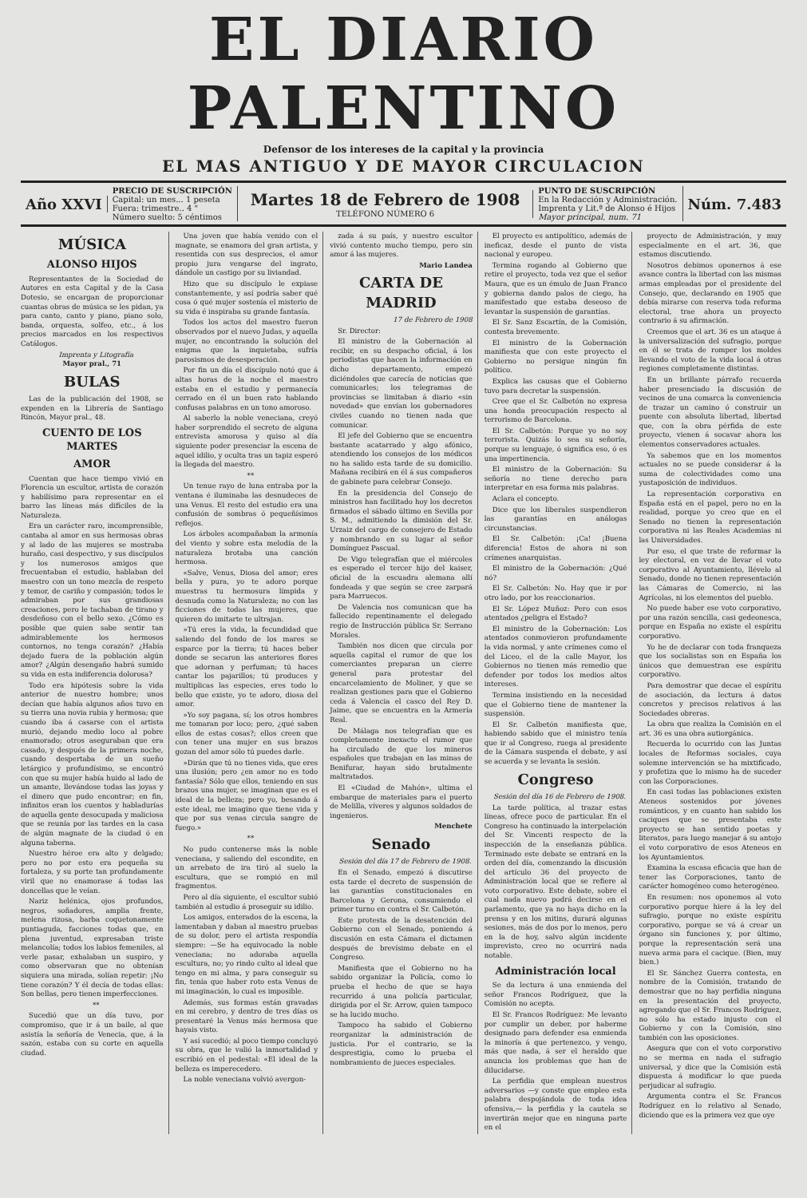EL DIARIO PALENTINO
Defensor de los intereses de la capital y la provincia
EL MAS ANTIGUO Y DE MAYOR CIRCULACION
Año XXVI
PRECIO DE SUSCRIPCIÓN
Capital: un mes... 1 peseta
Fuera: trimestre.. 4 "
Número suelto: 5 céntimos
Martes 18 de Febrero de 1908
TELÉFONO NÚMERO 6
PUNTO DE SUSCRIPCIÓN
En la Redacción y Administración.
Imprenta y Lit.ª de Alonso é Hijos
Mayor principal, num. 71
Núm. 7.483
MÚSICA
ALONSO HIJOS
Representantes de la Sociedad de Autores en esta Capital y de la Casa Dotesio, se encargan de proporcionar cuantas obras de música se les pidan, ya para canto, canto y piano, piano solo, banda, orquesta, solfeo, etc., á los precios marcados en los respectivos Catálogos.
Imprenta y Litografía
Mayor pral., 71
BULAS
Las de la publicación del 1908, se expenden en la Librería de Santiago Rincón, Mayor pral., 48.
CUENTO DE LOS MARTES
AMOR
Cuentan que hace tiempo vivió en Florencia un escultor, artista de corazón y habilísimo para representar en el barro las líneas más difíciles de la Naturaleza.
Era un carácter raro, incomprensible, cantaba al amor en sus hermosas obras y al lado de las mujeres se mostraba huraño, casi despectivo, y sus discípulos y los numerosos amigos que frecuentaban el estudio, hablaban del maestro con un tono mezcla de respeto y temor, de cariño y compasión; todos le admiraban por sus grandiosas creaciones, pero le tachaban de tirano y desdeñoso con el bello sexo. ¿Cómo es posible que quien sabe sentir tan admirablemente los hermosos contornos, no tenga corazón? ¿Había dejado fuera de la población algún amor? ¿Algún desengaño habrá sumido su vida en esta indiferencia dolorosa?
Todo era hipótesis sobre la vida anterior de nuestro hombre; unos decían que había algunos años tuvo en su tierra una novia rubia y hermosa; que cuando iba á casarse con el artista murió, dejando medio loco al pobre enamorado; otros aseguraban que era casado, y después de la primera noche, cuando despertaba de un sueño letárgico y profundísimo, se encontró con que su mujer había huido al lado de un amante, llevándose todas las joyas y el dinero que pudo encontrar; en fin, infinitos eran los cuentos y habladurías de aquella gente desocupada y maliciosa que se reunía por las tardes en la casa de algún magnate de la ciudad ó en alguna taberna.
Nuestro héroe era alto y delgado; pero no por esto era pequeña su fortaleza, y su porte tan profundamente viril que no enamorase á todas las doncellas que le veían.
Nariz helénica, ojos profundos, negros, soñadores, amplia frente, melena rizosa, barba coquetonamente puntiaguda, facciones todas que, en plena juventud, expresaban triste melancolía; todos los labios femeniles, al verle pasar, exhalaban un suspiro, y como observaran que no obtenían siquiera una mirada, solían repetir: ¡No tiene corazón? Y él decía de todas ellas: Son bellas, pero tienen imperfecciones.
**
Sucedió que un día tuvo, por compromiso, que ir á un baile, al que asistía la señoría de Venecia, que, á la sazón, estaba con su corte en aquella ciudad.
Una joven que había venido con el magnate, se enamora del gran artista, y resentida con sus desprecios, el amor propio jura vengarse del ingrato, dándole un castigo por su liviandad.
Hizo que su discípulo le expiase constantemente, y así podría saber qué cosa ó qué mujer sostenía el misterio de su vida é inspiraba su grande fantasía.
Todos los actos del maestro fueron observados por el nuevo Judas, y aquella mujer, no encontrando la solución del enigma que la inquietaba, sufría parosismos de desesperación.
Por fin un día el discípulo notó que á altas horas de la noche el maestro estaba en el estudio y permanecía cerrado en él un buen rato hablando confusas palabras en un tono amoroso.
Al saberlo la noble veneciana, creyó haber sorprendido el secreto de alguna entrevista amorosa y quiso al día siguiente poder presenciar la escena de aquel idilio, y oculta tras un tapiz esperó la llegada del maestro.
**
Un tenue rayo de luna entraba por la ventana é iluminaba las desnudeces de una Venus. El resto del estudio era una confusión de sombras ó pequeñísimos reflejos.
Los árboles acompañaban la armonía del viento y sobre esta melodía de la naturaleza brotaba una canción hermosa.
«Salve, Venus, Diosa del amor; eres bella y pura, yo te adoro porque muestras tu hermosura límpida y desnuda como la Naturaleza; no con las ficciones de todas las mujeres, que quieren do imitarte te ultrajan.
»Tú eres la vida, la fecundidad que saliendo del fondo de los mares se esparce por la tierra; tú haces beber donde se secaron las anteriores flores que adornan y perfuman; tú haces cantar los pajarillos; tú produces y multiplicas las especies, eres todo lo bello que existe, yo te adoro, diosa del amor.
»Yo soy pagana, sí; los otros hombres me tomaran por loco; pero, ¿qué saben ellos de estas cosas?; ellos creen que con tener una mujer en sus brazos gozan del amor sólo tú puedes darle.
»Dirán que tú no tienes vida, que eres una ilusión; pero ¿en amor no es todo fantasía? Sólo que ellos, teniendo en sus brazos una mujer, se imaginan que es el ideal de la belleza; pero yo, besando á este ideal, me imagino que tiene vida y que por sus venas circula sangre de fuego.»
**
No pudo contenerse más la noble veneciana, y saliendo del escondite, en un arrebato de ira tiró al suelo la escultura, que se rompió en mil fragmentos.
Pero al día siguiente, el escultor subió también al estudio á proseguir su idilio.
Los amigos, enterados de la escena, la lamentaban y daban al maestro pruebas de su dolor, pero el artista respondía siempre: —Se ha equivocado la noble veneciana; no adoraba aquella escultura, no; yo rindo culto al ideal que tengo en mi alma, y para conseguir su fin, tenía que haber roto esta Venus de mi imaginación, lo cual es imposible.
Además, sus formas están gravadas en mi cerebro, y dentro de tres días os presentaré la Venus más hermosa que hayais visto.
Y así sucedió; al poco tiempo concluyó su obra, que le valió la inmortalidad y escribió en el pedestal: «El ideal de la belleza es imperecedero.
La noble veneciana volvió avergon-
zada á su país, y nuestro escultor vivió contento mucho tiempo, pero sin amor á las mujeres.
Mario Landea
CARTA DE MADRID
17 de Febrero de 1908
Sr. Director:
El ministro de la Gobernación al recibir, en su despacho oficial, á los periodistas que hacen la información en dicho departamento, empezó diciéndoles que carecía de noticias que comunicarles; los telegramas de provincias se limitaban á diario «sin novedad» que envían los gobernadores civiles cuando no tienen nada que comunicar.
El jefe del Gobierno que se encuentra bastante acatarrado y algo afónico, atendiendo los consejos de los médicos no ha salido esta tarde de su domicilio. Mañana recibirá en él á sus compañeros de gabinete para celebrar Consejo.
En la presidencia del Consejo de ministros han facilitado hoy los decretos firmados el sábado último en Sevilla por S. M., admitiendo la dimisión del Sr. Urzaiz del cargo de consejero de Estado y nombrando en su lugar al señor Domínguez Pascual.
De Vigo telegrafían que el miércoles es esperado el tercer hijo del kaiser, oficial de la escuadra alemana allí fondeada y que según se cree zarpará para Marruecos.
De Valencia nos comunican que ha fallecido repentinamente el delegado regio de Instrucción pública Sr. Serrano Morales.
También nos dicen que circula por aquella capital el rumor de que los comerciantes preparan un cierre general para protestar del encarcelamiento de Moliner, y que se realizan gestiones para que el Gobierno ceda á Valencia el casco del Rey D. Jaime, que se encuentra en la Armería Real.
De Málaga nos telegrafían que es completamente inexacto el rumor que ha circulado de que los mineros españoles que trabajan en las minas de Benifurar, hayan sido brutalmente maltratados.
El «Ciudad de Mahón», ultima el embarque de materiales para el puerto de Melilla, víveres y algunos soldados de ingenieros.
Menchete
Senado
Sesión del día 17 de Febrero de 1908.
En el Senado, empezó á discutirse esta tarde el decreto de suspensión de las garantías constitucionales en Barcelona y Gerona, consumiendo el primer turno en contra el Sr. Calbetón.
Este protesta de la desatención del Gobierno con el Senado, poniendo á discusión en esta Cámara el dictamen después de brevísimo debate en el Congreso.
Manifiesta que el Gobierno no ha sabido organizar la Policía, como lo prueba el hecho de que se haya recurrido á una policía particular, dirigida por el Sr. Arrow, quien tampoco se ha lucido mucho.
Tampoco ha sabido el Gobierno reorganizar la administración de justicia. Por el contrario, se la desprestigia, como lo prueba el nombramiento de jueces especiales.
El proyecto es antipolítico, además de ineficaz, desde el punto de vista nacional y europeo.
Termina rogando al Gobierno que retire el proyecto, toda vez que el señor Maura, que es un émulo de Juan Franco y gobierna dando palos de ciego, ha manifestado que estaba deseoso de levantar la suspensión de garantías.
El Sr. Sanz Escartín, de la Comisión, contesta brevemente.
El ministro de la Gobernación manifiesta que con este proyecto el Gobierno no persigue ningún fin político.
Explica las causas que el Gobierno tuvo para decretar la suspensión.
Cree que el Sr. Calbetón no expresa una honda preocupación respecto al terrorismo de Barcelona.
El Sr. Calbetón: Porque yo no soy terrorista. Quizás lo sea su señoría, porque su lenguaje, ó significa eso, ó es una impertinencia.
El ministro de la Gobernación: Su señoría no tiene derecho para interpretar en esa forma mis palabras.
Aclara el concepto.
Dice que los liberales suspendieron las garantías en análogas circunstancias.
El Sr. Calbetón: ¡Ca! ¡Buena diferencia! Estos de ahora ni son crímenes anarquistas.
El ministro de la Gobernación: ¿Qué nó?
El Sr. Calbetón: No. Hay que ir por otro lado, por los reaccionarios.
El Sr. López Muñoz: Pero con esos atentados ¿peligra el Estado?
El ministro de la Gobernación: Los atentados conmovieron profundamente la vida normal, y ante crímenes como el del Liceo, el de la calle Mayor, los Gobiernos no tienen más remedio que defender por todos los medios altos intereses.
Termina insistiendo en la necesidad que el Gobierno tiene de mantener la suspensión.
El Sr. Calbetón manifiesta que, habiendo sabido que el ministro tenía que ir al Congreso, ruega al presidente de la Cámara suspenda el debate, y así se acuerda y se levanta la sesión.
Congreso
Sesión del día 16 de Febrero de 1908.
La tarde política, al trazar estas líneas, ofrece poco de particular. En el Congreso ha continuado la interpelación del Sr. Vincenti respecto de la inspección de la enseñanza pública. Terminado este debate se entrará en la orden del día, comenzando la discusión del artículo 36 del proyecto de Administración local que se refiere al voto corporativo. Este debate, sobre el cual nada nuevo podrá decirse en el parlamento, que ya no haya dicho en la prensa y en los mitins, durará algunas sesiones, más de dos por lo menos, pero en la de hoy, salvo algún incidente imprevisto, creo no ocurrirá nada notable.
Administración local
Se da lectura á una enmienda del señor Francos Rodríguez, que la Comisión no acepta.
El Sr. Francos Rodríguez: Me levanto por cumplir un deber, por haberme designado para defender esa enmienda la minoría á que pertenezco, y vengo, más que nada, á ser el heraldo que anuncia los problemas que han de dilucidarse.
La perfidia que emplean nuestros adversarios —y conste que empleo esta palabra despojándola de toda idea ofensiva,— la perfidia y la cautela se invertirán mejor que en ninguna parte en el
proyecto de Administración, y muy especialmente en el art. 36, que estamos discutiendo.
Nosotros debimos oponernos á ese avance contra la libertad con las mismas armas empleadas por el presidente del Consejo, que, declarando en 1905 que debía mirarse con reserva toda reforma electoral, trae ahora un proyecto contrario á su afirmación.
Creemos que el art. 36 es un ataque á la universalización del sufragio, porque en él se trata de romper los moldes llevando el voto de la vida local á otras regiones completamente distintas.
En un brillante párrafo recuerda haber presenciado la discusión de vecinos de una comarca la conveniencia de trazar un camino ó construir un puente con absoluta libertad, libertad que, con la obra pérfida de este proyecto, vienen á socavar ahora los elementos conservadores actuales.
Ya sabemos que en los momentos actuales no se puede considerar á la suma de colectividades como una yustaposición de individuos.
La representación corporativa en España está en el papel, pero no en la realidad, porque yo creo que en el Senado no tienen la representación corporativa ni las Reales Academias ni las Universidades.
Por eso, el que trate de reformar la ley electoral, en vez de llevar el voto corporativo al Ayuntamiento, llévelo al Senado, donde no tienen representación las Cámaras de Comercio, ni las Agrícolas, ni los elementos del pueblo.
No puede haber ese voto corporativo, por una razón sencilla, casi gedeonesca, porque en España no existe el espíritu corporativo.
Yo he de declarar con toda franqueza que los socialistas son en España los únicos que demuestran ese espíritu corporativo.
Para demostrar que decae el espíritu de asociación, da lectura á datos concretos y precisos relativos á las Sociedades obreras.
La obra que realiza la Comisión en el art. 36 es una obra autiorgánica.
Recuerda lo ocurrido con las Juntas locales de Reformas sociales, cuya solemne intervención se ha mixtificado, y profetiza que lo mismo ha de suceder con las Corporaciones.
En casi todas las poblaciones existen Ateneos sostenidos por jóvenes románticos, y en cuanto han sabido los caciques que se presentaba este proyecto se han sentido poetas y literatos, para luego manejar á su antojo el voto corporativo de esos Ateneos en los Ayuntamientos.
Examina la escasa eficacia que han de tener las Corporaciones, tanto de carácter homogéneo como heterogéneo.
En resumen: nos oponemos al voto corporativo porque hiere á la ley del sufragio, porque no existe espíritu corporativo, porque se vá á crear un órgano sin funciones y, por último, porque la representación será una nueva arma para el cacique. (Bien, muy bien.)
El Sr. Sánchez Guerra contesta, en nombre de la Comisión, tratando de demostrar que no hay perfidia ninguna en la presentación del proyecto, agregando que el Sr. Francos Rodríguez, no sólo ha estado injusto con el Gobierno y con la Comisión, sino también con las oposiciones.
Asegura que con el voto corporativo no se merma en nada el sufragio universal, y dice que la Comisión está dispuesta á modificar lo que pueda perjudicar al sufragio.
Argumenta contra el Sr. Francos Rodríguez en lo relativo al Senado, diciendo que es la primera vez que oye